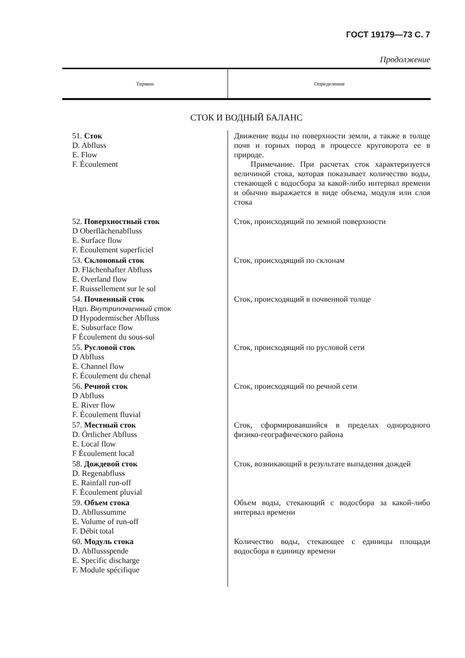ГОСТ 19179—73 С. 7
Продолжение
| Термин | Определение |
| --- | --- |
| СТОК И ВОДНЫЙ БАЛАНС | |
| 51. Сток D. Abfluss E. Flow F. Écoulement | Движение воды по поверхности земли, а также в толще почв и горных пород в процессе круговорота ее в природе. Примечание. При расчетах сток характеризуется величиной стока, которая показывает количество воды, стекающей с водосбора за какой-либо интервал времени и обычно выражается в виде объема, модуля или слоя стока |
| 52. Поверхностный сток D Oberflächenabfluss E. Surface flow F. Écoulement superficiel | Сток, происходящий по земной поверхности |
| 53. Склоновый сток D. Flächenhafter Abfluss E. Overland flow F. Ruissellement sur le sol | Сток, происходящий по склонам |
| 54. Почвенный сток Ндп. Внутрипочвенный сток D Hypodermischer Abfluss E. Subsurface flow F Écoulement du sous-sol | Сток, происходящий в почвенной толще |
| 55. Русловой сток D Abfluss E. Channel flow F. Écoulement du chenal | Сток, происходящий по русловой сети |
| 56. Речной сток D Abfluss E. River flow F. Écoulement fluvial | Сток, происходящий по речной сети |
| 57. Местный сток D. Örtlicher Abfluss E. Local flow F Écoulement local | Сток, сформировавшийся в пределах однородного физико-географического района |
| 58. Дождевой сток D. Regenabfluss E. Rainfall run-off F. Écoulement pluvial | Сток, возникающий в результате выпадения дождей |
| 59. Объем стока D. Abflussumme E. Volume of run-off F. Débit total | Объем воды, стекающий с водосбора за какой-либо интервал времени |
| 60. Модуль стока D. Abflussspende E. Specific discharge F. Module spécifique | Количество воды, стекающее с единицы площади водосбора в единицу времени |